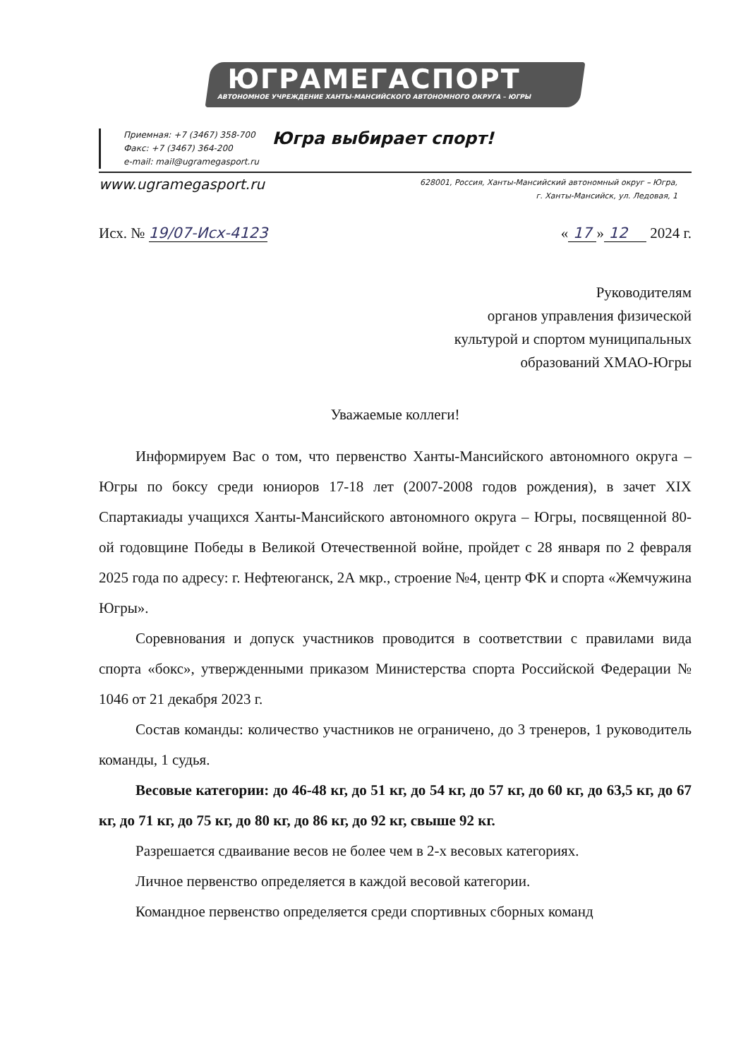ЮГРАМЕГАСПОРТ
АВТОНОМНОЕ УЧРЕЖДЕНИЕ ХАНТЫ-МАНСИЙСКОГО АВТОНОМНОГО ОКРУГА – ЮГРЫ
Приемная: +7 (3467) 358-700
Факс: +7 (3467) 364-200
e-mail: mail@ugramegasport.ru
Югра выбирает спорт!
www.ugramegasport.ru
628001, Россия, Ханты-Мансийский автономный округ – Югра,
г. Ханты-Мансийск, ул. Ледовая, 1
Исх. № 19/07-Исх-4123 « 17 » 12 2024 г.
Руководителям
органов управления физической
культурой и спортом муниципальных
образований ХМАО-Югры
Уважаемые коллеги!
Информируем Вас о том, что первенство Ханты-Мансийского автономного округа – Югры по боксу среди юниоров 17-18 лет (2007-2008 годов рождения), в зачет XIX Спартакиады учащихся Ханты-Мансийского автономного округа – Югры, посвященной 80-ой годовщине Победы в Великой Отечественной войне, пройдет с 28 января по 2 февраля 2025 года по адресу: г. Нефтеюганск, 2А мкр., строение №4, центр ФК и спорта «Жемчужина Югры».
Соревнования и допуск участников проводится в соответствии с правилами вида спорта «бокс», утвержденными приказом Министерства спорта Российской Федерации № 1046 от 21 декабря 2023 г.
Состав команды: количество участников не ограничено, до 3 тренеров, 1 руководитель команды, 1 судья.
Весовые категории: до 46-48 кг, до 51 кг, до 54 кг, до 57 кг, до 60 кг, до 63,5 кг, до 67 кг, до 71 кг, до 75 кг, до 80 кг, до 86 кг, до 92 кг, свыше 92 кг.
Разрешается сдваивание весов не более чем в 2-х весовых категориях.
Личное первенство определяется в каждой весовой категории.
Командное первенство определяется среди спортивных сборных команд